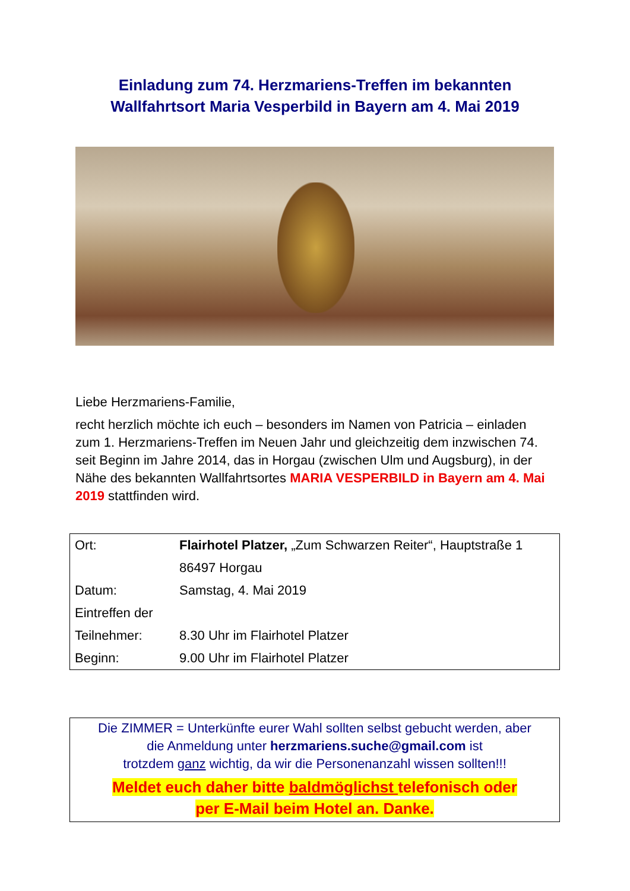Einladung zum 74. Herzmariens-Treffen im bekannten
Wallfahrtsort Maria Vesperbild in Bayern am 4. Mai 2019
Liebe Herzmariens-Familie,
recht herzlich möchte ich euch – besonders im Namen von Patricia – einladen zum 1. Herzmariens-Treffen im Neuen Jahr und gleichzeitig dem inzwischen 74. seit Beginn im Jahre 2014, das in Horgau (zwischen Ulm und Augsburg), in der Nähe des bekannten Wallfahrtsortes MARIA VESPERBILD in Bayern am 4. Mai 2019 stattfinden wird.
| Ort: | Flairhotel Platzer, „Zum Schwarzen Reiter“, Hauptstraße 1 |
| | 86497 Horgau |
| Datum: | Samstag, 4. Mai 2019 |
| Eintreffen der | |
| Teilnehmer: | 8.30 Uhr im Flairhotel Platzer |
| Beginn: | 9.00 Uhr im Flairhotel Platzer |
Die ZIMMER = Unterkünfte eurer Wahl sollten selbst gebucht werden, aber
die Anmeldung unter herzmariens.suche@gmail.com ist
trotzdem ganz wichtig, da wir die Personenanzahl wissen sollten!!!
Meldet euch daher bitte baldmöglichst telefonisch oder
per E-Mail beim Hotel an. Danke.